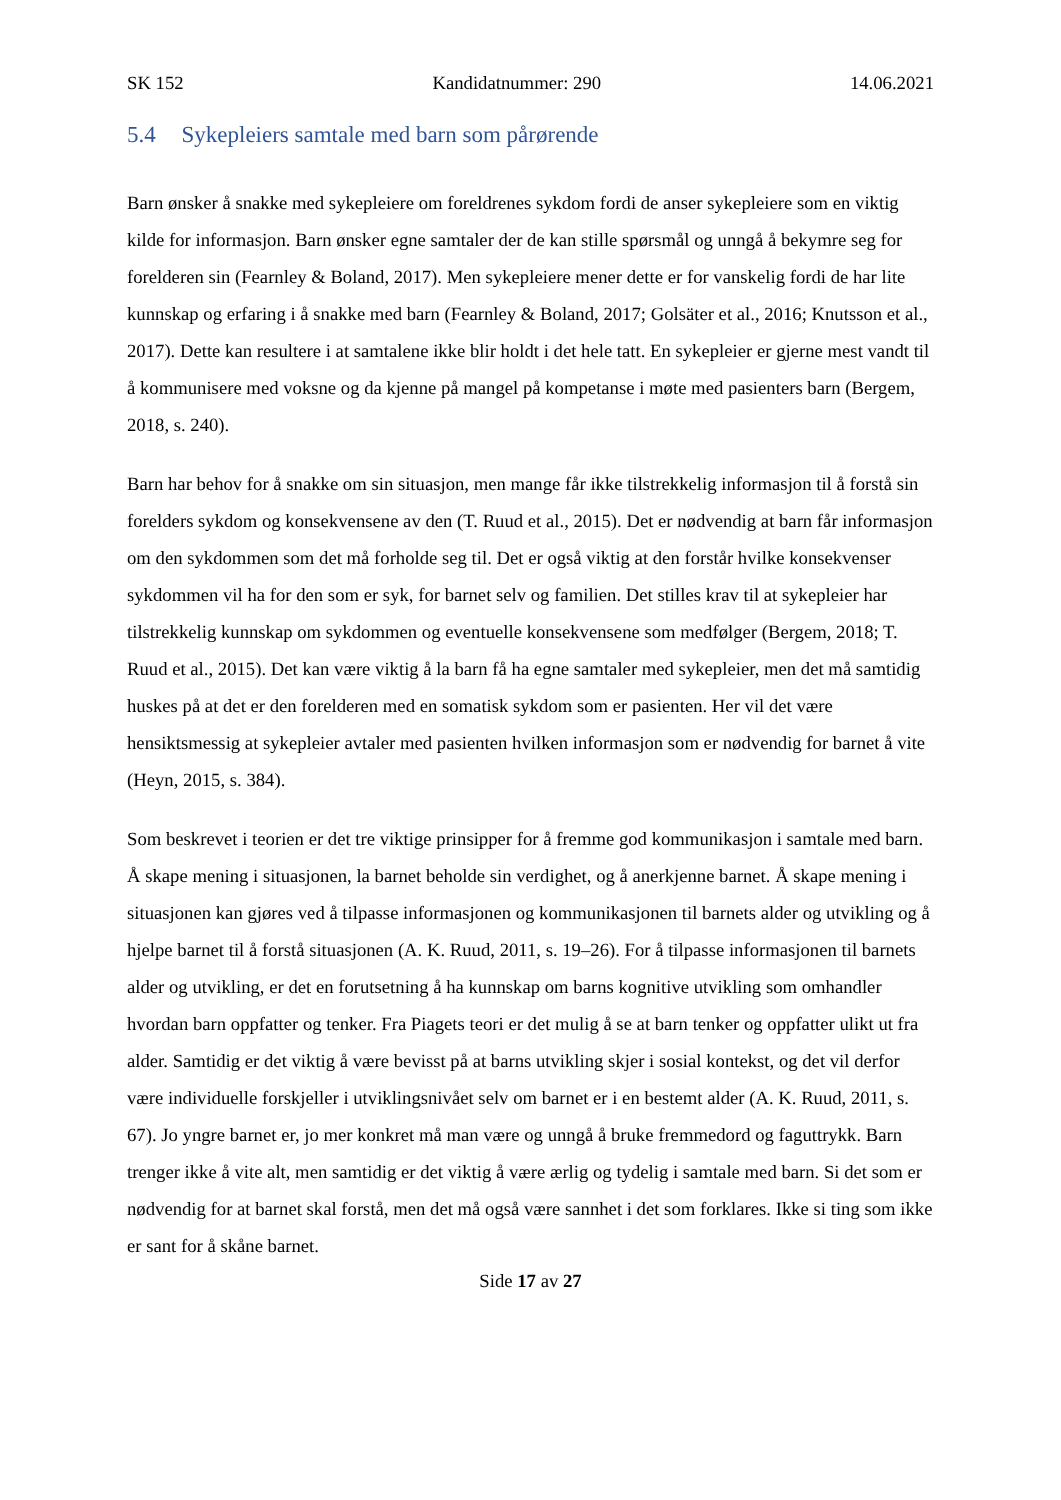SK 152 Kandidatnummer: 290 14.06.2021
5.4 Sykepleiers samtale med barn som pårørende
Barn ønsker å snakke med sykepleiere om foreldrenes sykdom fordi de anser sykepleiere som en viktig kilde for informasjon. Barn ønsker egne samtaler der de kan stille spørsmål og unngå å bekymre seg for forelderen sin (Fearnley & Boland, 2017). Men sykepleiere mener dette er for vanskelig fordi de har lite kunnskap og erfaring i å snakke med barn (Fearnley & Boland, 2017; Golsäter et al., 2016; Knutsson et al., 2017). Dette kan resultere i at samtalene ikke blir holdt i det hele tatt. En sykepleier er gjerne mest vandt til å kommunisere med voksne og da kjenne på mangel på kompetanse i møte med pasienters barn (Bergem, 2018, s. 240).
Barn har behov for å snakke om sin situasjon, men mange får ikke tilstrekkelig informasjon til å forstå sin forelders sykdom og konsekvensene av den (T. Ruud et al., 2015). Det er nødvendig at barn får informasjon om den sykdommen som det må forholde seg til. Det er også viktig at den forstår hvilke konsekvenser sykdommen vil ha for den som er syk, for barnet selv og familien. Det stilles krav til at sykepleier har tilstrekkelig kunnskap om sykdommen og eventuelle konsekvensene som medfølger (Bergem, 2018; T. Ruud et al., 2015). Det kan være viktig å la barn få ha egne samtaler med sykepleier, men det må samtidig huskes på at det er den forelderen med en somatisk sykdom som er pasienten. Her vil det være hensiktsmessig at sykepleier avtaler med pasienten hvilken informasjon som er nødvendig for barnet å vite (Heyn, 2015, s. 384).
Som beskrevet i teorien er det tre viktige prinsipper for å fremme god kommunikasjon i samtale med barn. Å skape mening i situasjonen, la barnet beholde sin verdighet, og å anerkjenne barnet. Å skape mening i situasjonen kan gjøres ved å tilpasse informasjonen og kommunikasjonen til barnets alder og utvikling og å hjelpe barnet til å forstå situasjonen (A. K. Ruud, 2011, s. 19–26). For å tilpasse informasjonen til barnets alder og utvikling, er det en forutsetning å ha kunnskap om barns kognitive utvikling som omhandler hvordan barn oppfatter og tenker. Fra Piagets teori er det mulig å se at barn tenker og oppfatter ulikt ut fra alder. Samtidig er det viktig å være bevisst på at barns utvikling skjer i sosial kontekst, og det vil derfor være individuelle forskjeller i utviklingsnivået selv om barnet er i en bestemt alder (A. K. Ruud, 2011, s. 67). Jo yngre barnet er, jo mer konkret må man være og unngå å bruke fremmedord og faguttrykk. Barn trenger ikke å vite alt, men samtidig er det viktig å være ærlig og tydelig i samtale med barn. Si det som er nødvendig for at barnet skal forstå, men det må også være sannhet i det som forklares. Ikke si ting som ikke er sant for å skåne barnet.
Side 17 av 27